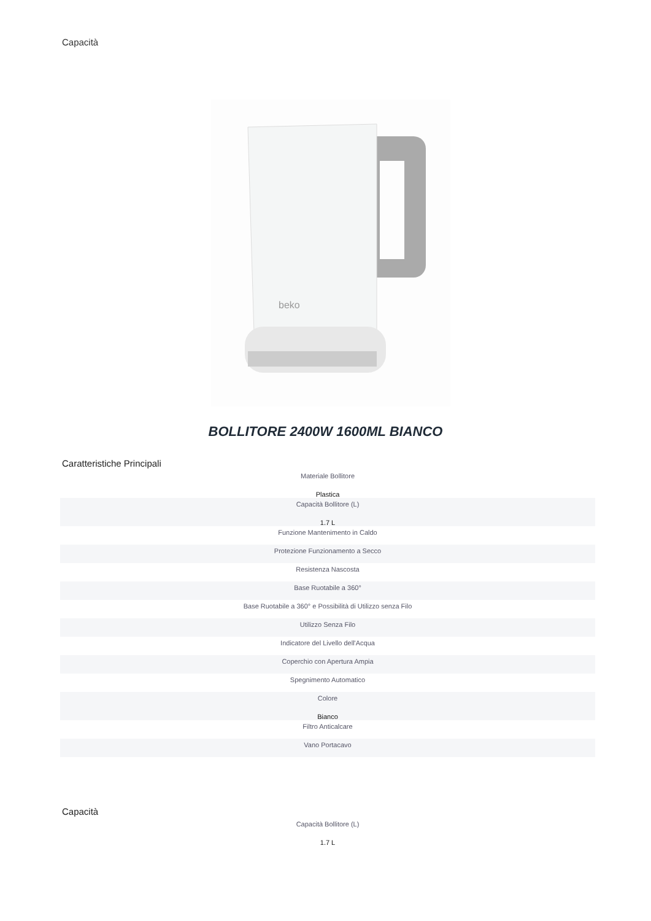Capacità
beko
BOLLITORE 2400W 1600ML BIANCO
Caratteristiche Principali
| Materiale Bollitore Plastica |
| Capacità Bollitore (L) 1.7 L |
| Funzione Mantenimento in Caldo |
| Protezione Funzionamento a Secco |
| Resistenza Nascosta |
| Base Ruotabile a 360° |
| Base Ruotabile a 360° e Possibilità di Utilizzo senza Filo |
| Utilizzo Senza Filo |
| Indicatore del Livello dell'Acqua |
| Coperchio con Apertura Ampia |
| Spegnimento Automatico |
| Colore Bianco |
| Filtro Anticalcare |
| Vano Portacavo |
Capacità
| Capacità Bollitore (L) 1.7 L |